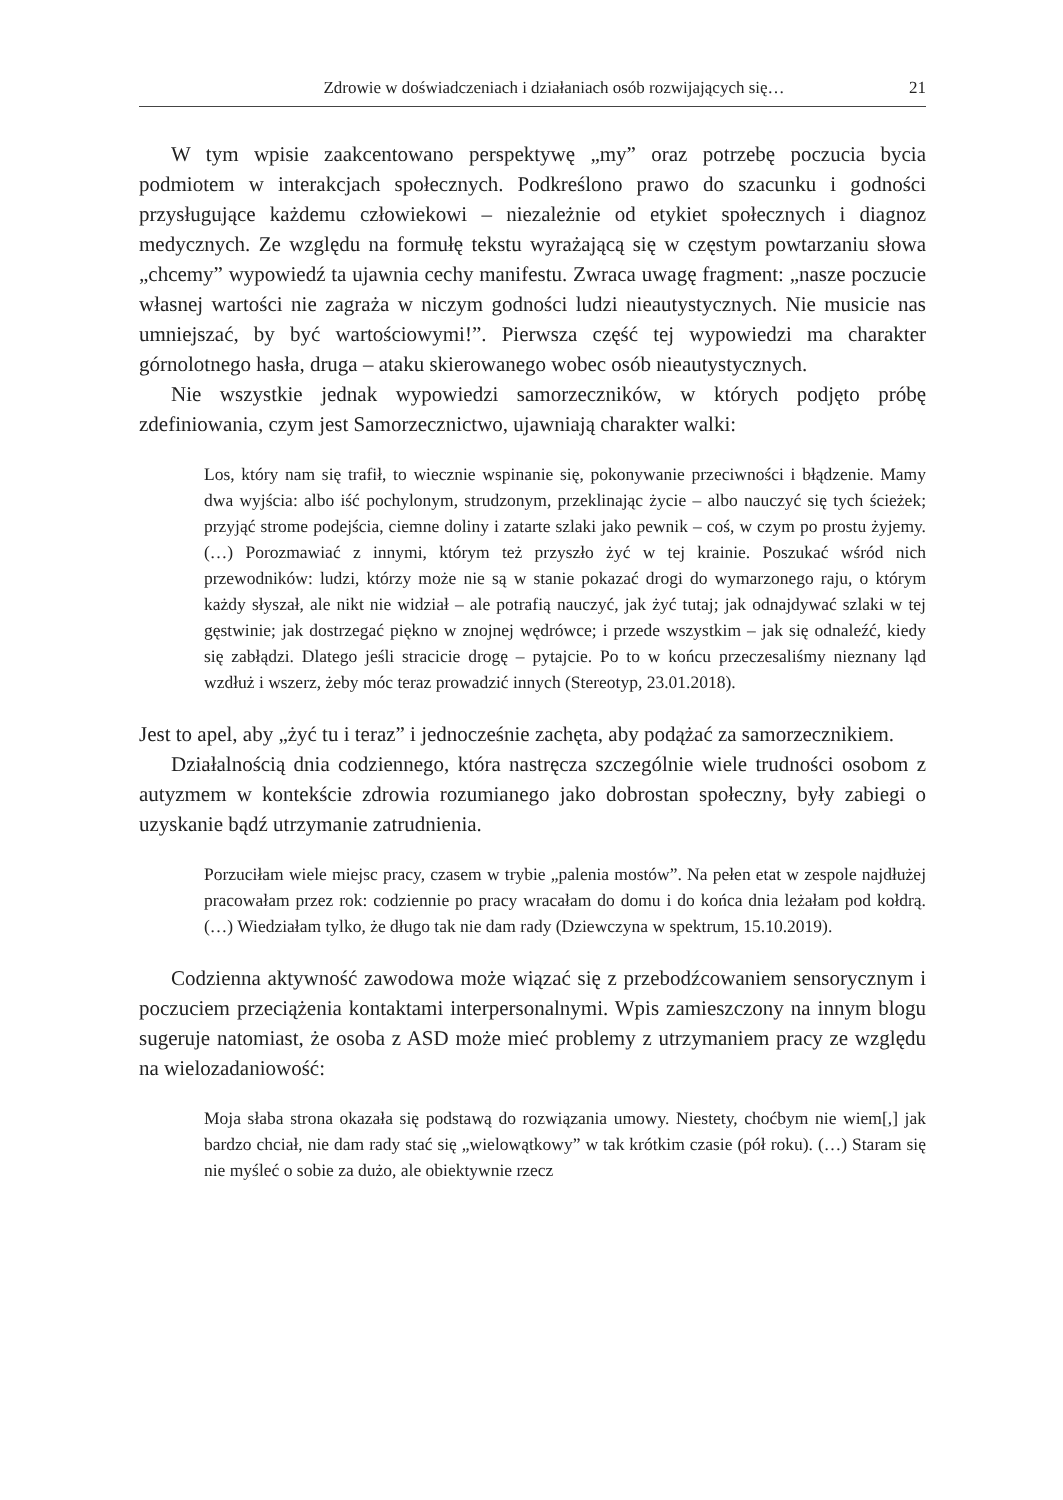Zdrowie w doświadczeniach i działaniach osób rozwijających się… 21
W tym wpisie zaakcentowano perspektywę „my” oraz potrzebę poczucia bycia podmiotem w interakcjach społecznych. Podkreślono prawo do szacunku i godności przysługujące każdemu człowiekowi – niezależnie od etykiet społecznych i diagnoz medycznych. Ze względu na formułę tekstu wyrażającą się w częstym powtarzaniu słowa „chcemy” wypowiedź ta ujawnia cechy manifestu. Zwraca uwagę fragment: „nasze poczucie własnej wartości nie zagraża w niczym godności ludzi nieautystycznych. Nie musicie nas umniejszać, by być wartościowymi!”. Pierwsza część tej wypowiedzi ma charakter górnolotnego hasła, druga – ataku skierowanego wobec osób nieautystycznych.
Nie wszystkie jednak wypowiedzi samorzeczników, w których podjęto próbę zdefiniowania, czym jest Samorzecznictwo, ujawniają charakter walki:
Los, który nam się trafił, to wiecznie wspinanie się, pokonywanie przeciwności i błądzenie. Mamy dwa wyjścia: albo iść pochylonym, strudzonym, przeklinając życie – albo nauczyć się tych ścieżek; przyjąć strome podejścia, ciemne doliny i zatarte szlaki jako pewnik – coś, w czym po prostu żyjemy. (…) Porozmawiać z innymi, którym też przyszło żyć w tej krainie. Poszukać wśród nich przewodników: ludzi, którzy może nie są w stanie pokazać drogi do wymarzonego raju, o którym każdy słyszał, ale nikt nie widział – ale potrafią nauczyć, jak żyć tutaj; jak odnajdywać szlaki w tej gęstwinie; jak dostrzegać piękno w znojnej wędrówce; i przede wszystkim – jak się odnaleźć, kiedy się zabłądzi. Dlatego jeśli stracicie drogę – pytajcie. Po to w końcu przeczesaliśmy nieznany ląd wzdłuż i wszerz, żeby móc teraz prowadzić innych (Stereotyp, 23.01.2018).
Jest to apel, aby „żyć tu i teraz” i jednocześnie zachęta, aby podążać za samorzecznikiem.
Działalnością dnia codziennego, która nastręcza szczególnie wiele trudności osobom z autyzmem w kontekście zdrowia rozumianego jako dobrostan społeczny, były zabiegi o uzyskanie bądź utrzymanie zatrudnienia.
Porzuciłam wiele miejsc pracy, czasem w trybie „palenia mostów”. Na pełen etat w zespole najdłużej pracowałam przez rok: codziennie po pracy wracałam do domu i do końca dnia leżałam pod kołdrą. (…) Wiedziałam tylko, że długo tak nie dam rady (Dziewczyna w spektrum, 15.10.2019).
Codzienna aktywność zawodowa może wiązać się z przebodźcowaniem sensorycznym i poczuciem przeciążenia kontaktami interpersonalnymi. Wpis zamieszczony na innym blogu sugeruje natomiast, że osoba z ASD może mieć problemy z utrzymaniem pracy ze względu na wielozadaniowość:
Moja słaba strona okazała się podstawą do rozwiązania umowy. Niestety, choćbym nie wiem[,] jak bardzo chciał, nie dam rady stać się „wielowątkowy” w tak krótkim czasie (pół roku). (…) Staram się nie myśleć o sobie za dużo, ale obiektywnie rzecz